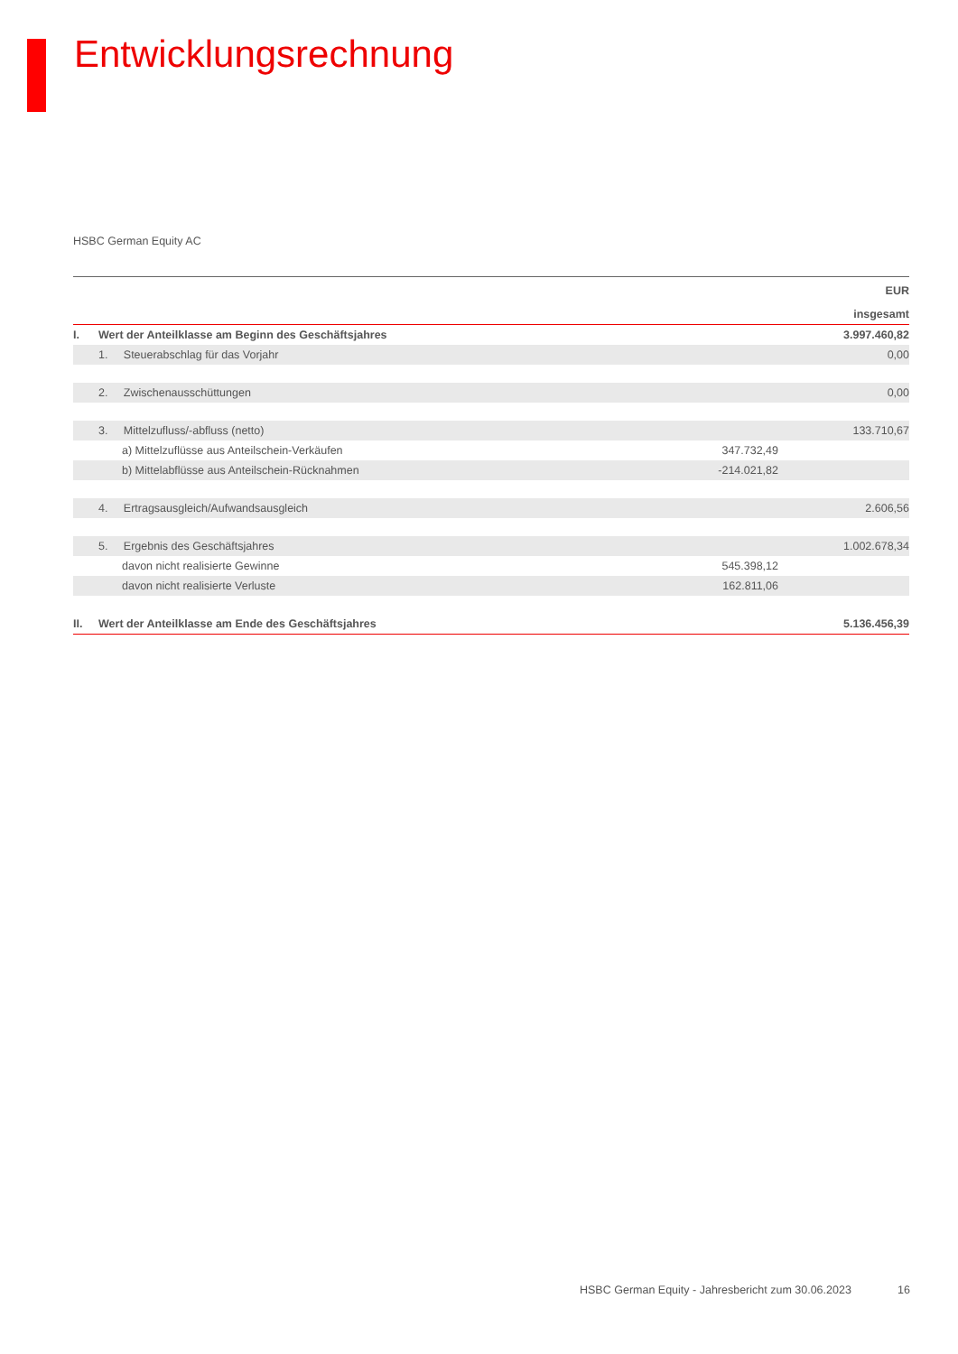Entwicklungsrechnung
HSBC German Equity AC
| EUR | | | |
| --- | --- | --- | --- |
| insgesamt | | | |
| I. | Wert der Anteilklasse am Beginn des Geschäftsjahres | | 3.997.460,82 |
| | 1. Steuerabschlag für das Vorjahr | | 0,00 |
| | 2. Zwischenausschüttungen | | 0,00 |
| | 3. Mittelzufluss/-abfluss (netto) | | 133.710,67 |
| | a) Mittelzuflüsse aus Anteilschein-Verkäufen | 347.732,49 | |
| | b) Mittelabflüsse aus Anteilschein-Rücknahmen | -214.021,82 | |
| | 4. Ertragsausgleich/Aufwandsausgleich | | 2.606,56 |
| | 5. Ergebnis des Geschäftsjahres | | 1.002.678,34 |
| | davon nicht realisierte Gewinne | 545.398,12 | |
| | davon nicht realisierte Verluste | 162.811,06 | |
| II. | Wert der Anteilklasse am Ende des Geschäftsjahres | | 5.136.456,39 |
HSBC German Equity - Jahresbericht zum 30.06.2023
16